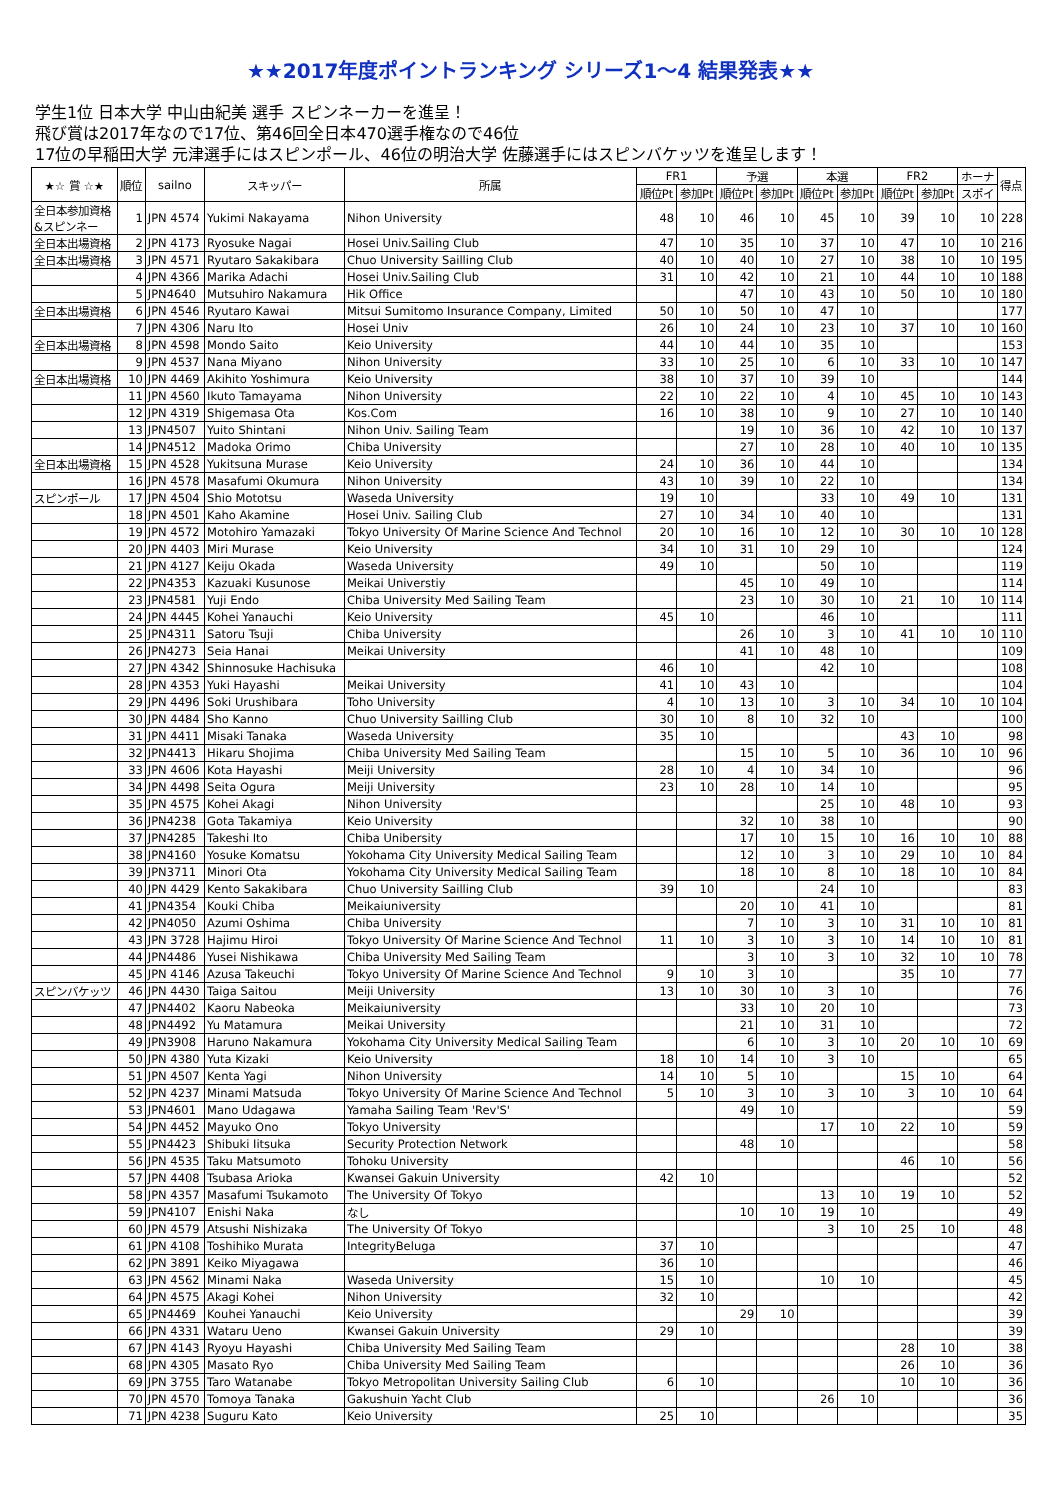★★2017年度ポイントランキング シリーズ1～4 結果発表★★
学生1位 日本大学 中山由紀美 選手 スピンネーカーを進呈！
飛び賞は2017年なので17位、第46回全日本470選手権なので46位
17位の早稲田大学 元津選手にはスピンポール、46位の明治大学 佐藤選手にはスピンバケッツを進呈します！
| ★☆ 賞 ☆★ | 順位 | sailno | スキッパー | 所属 | FR1 | | 予選 | | 本選 | | FR2 | | ホーナ | 得点 |
| --- | --- | --- | --- | --- | --- | --- | --- | --- | --- | --- | --- | --- | --- | --- |
| | | | | | 順位Pt | 参加Pt | 順位Pt | 参加Pt | 順位Pt | 参加Pt | 順位Pt | 参加Pt | スポイ | |
| 全日本参加資格 &スピンネー | 1 | JPN 4574 | Yukimi Nakayama | Nihon University | 48 | 10 | 46 | 10 | 45 | 10 | 39 | 10 | 10 | 228 |
| 全日本出場資格 | 2 | JPN 4173 | Ryosuke Nagai | Hosei Univ.Sailing Club | 47 | 10 | 35 | 10 | 37 | 10 | 47 | 10 | 10 | 216 |
| 全日本出場資格 | 3 | JPN 4571 | Ryutaro Sakakibara | Chuo University Sailling Club | 40 | 10 | 40 | 10 | 27 | 10 | 38 | 10 | 10 | 195 |
| | 4 | JPN 4366 | Marika Adachi | Hosei Univ.Sailing Club | 31 | 10 | 42 | 10 | 21 | 10 | 44 | 10 | 10 | 188 |
| | 5 | JPN4640 | Mutsuhiro Nakamura | Hik Office | | | 47 | 10 | 43 | 10 | 50 | 10 | 10 | 180 |
| 全日本出場資格 | 6 | JPN 4546 | Ryutaro Kawai | Mitsui Sumitomo Insurance Company, Limited | 50 | 10 | 50 | 10 | 47 | 10 | | | | 177 |
| | 7 | JPN 4306 | Naru Ito | Hosei Univ | 26 | 10 | 24 | 10 | 23 | 10 | 37 | 10 | 10 | 160 |
| 全日本出場資格 | 8 | JPN 4598 | Mondo Saito | Keio University | 44 | 10 | 44 | 10 | 35 | 10 | | | | 153 |
| | 9 | JPN 4537 | Nana Miyano | Nihon University | 33 | 10 | 25 | 10 | 6 | 10 | 33 | 10 | 10 | 147 |
| 全日本出場資格 | 10 | JPN 4469 | Akihito Yoshimura | Keio University | 38 | 10 | 37 | 10 | 39 | 10 | | | | 144 |
| | 11 | JPN 4560 | Ikuto Tamayama | Nihon University | 22 | 10 | 22 | 10 | 4 | 10 | 45 | 10 | 10 | 143 |
| | 12 | JPN 4319 | Shigemasa Ota | Kos.Com | 16 | 10 | 38 | 10 | 9 | 10 | 27 | 10 | 10 | 140 |
| | 13 | JPN4507 | Yuito Shintani | Nihon Univ. Sailing Team | | | 19 | 10 | 36 | 10 | 42 | 10 | 10 | 137 |
| | 14 | JPN4512 | Madoka Orimo | Chiba University | | | 27 | 10 | 28 | 10 | 40 | 10 | 10 | 135 |
| 全日本出場資格 | 15 | JPN 4528 | Yukitsuna Murase | Keio University | 24 | 10 | 36 | 10 | 44 | 10 | | | | 134 |
| | 16 | JPN 4578 | Masafumi Okumura | Nihon University | 43 | 10 | 39 | 10 | 22 | 10 | | | | 134 |
| スピンポール | 17 | JPN 4504 | Shio Mototsu | Waseda University | 19 | 10 | | | 33 | 10 | 49 | 10 | | 131 |
| | 18 | JPN 4501 | Kaho Akamine | Hosei Univ. Sailing Club | 27 | 10 | 34 | 10 | 40 | 10 | | | | 131 |
| | 19 | JPN 4572 | Motohiro Yamazaki | Tokyo University Of Marine Science And Technol | 20 | 10 | 16 | 10 | 12 | 10 | 30 | 10 | 10 | 128 |
| | 20 | JPN 4403 | Miri Murase | Keio University | 34 | 10 | 31 | 10 | 29 | 10 | | | | 124 |
| | 21 | JPN 4127 | Keiju Okada | Waseda University | 49 | 10 | | | 50 | 10 | | | | 119 |
| | 22 | JPN4353 | Kazuaki Kusunose | Meikai Universtiy | | | 45 | 10 | 49 | 10 | | | | 114 |
| | 23 | JPN4581 | Yuji Endo | Chiba University Med Sailing Team | | | 23 | 10 | 30 | 10 | 21 | 10 | 10 | 114 |
| | 24 | JPN 4445 | Kohei Yanauchi | Keio University | 45 | 10 | | | 46 | 10 | | | | 111 |
| | 25 | JPN4311 | Satoru Tsuji | Chiba University | | | 26 | 10 | 3 | 10 | 41 | 10 | 10 | 110 |
| | 26 | JPN4273 | Seia Hanai | Meikai University | | | 41 | 10 | 48 | 10 | | | | 109 |
| | 27 | JPN 4342 | Shinnosuke Hachisuka | | 46 | 10 | | | 42 | 10 | | | | 108 |
| | 28 | JPN 4353 | Yuki Hayashi | Meikai University | 41 | 10 | 43 | 10 | | | | | | 104 |
| | 29 | JPN 4496 | Soki Urushibara | Toho University | 4 | 10 | 13 | 10 | 3 | 10 | 34 | 10 | 10 | 104 |
| | 30 | JPN 4484 | Sho Kanno | Chuo University Sailling Club | 30 | 10 | 8 | 10 | 32 | 10 | | | | 100 |
| | 31 | JPN 4411 | Misaki Tanaka | Waseda University | 35 | 10 | | | | | 43 | 10 | | 98 |
| | 32 | JPN4413 | Hikaru Shojima | Chiba University Med Sailing Team | | | 15 | 10 | 5 | 10 | 36 | 10 | 10 | 96 |
| | 33 | JPN 4606 | Kota Hayashi | Meiji University | 28 | 10 | 4 | 10 | 34 | 10 | | | | 96 |
| | 34 | JPN 4498 | Seita Ogura | Meiji University | 23 | 10 | 28 | 10 | 14 | 10 | | | | 95 |
| | 35 | JPN 4575 | Kohei Akagi | Nihon University | | | | | 25 | 10 | 48 | 10 | | 93 |
| | 36 | JPN4238 | Gota Takamiya | Keio University | | | 32 | 10 | 38 | 10 | | | | 90 |
| | 37 | JPN4285 | Takeshi Ito | Chiba Unibersity | | | 17 | 10 | 15 | 10 | 16 | 10 | 10 | 88 |
| | 38 | JPN4160 | Yosuke Komatsu | Yokohama City University Medical Sailing Team | | | 12 | 10 | 3 | 10 | 29 | 10 | 10 | 84 |
| | 39 | JPN3711 | Minori Ota | Yokohama City University Medical Sailing Team | | | 18 | 10 | 8 | 10 | 18 | 10 | 10 | 84 |
| | 40 | JPN 4429 | Kento Sakakibara | Chuo University Sailling Club | 39 | 10 | | | 24 | 10 | | | | 83 |
| | 41 | JPN4354 | Kouki Chiba | Meikaiuniversity | | | 20 | 10 | 41 | 10 | | | | 81 |
| | 42 | JPN4050 | Azumi Oshima | Chiba University | | | 7 | 10 | 3 | 10 | 31 | 10 | 10 | 81 |
| | 43 | JPN 3728 | Hajimu Hiroi | Tokyo University Of Marine Science And Technol | 11 | 10 | 3 | 10 | 3 | 10 | 14 | 10 | 10 | 81 |
| | 44 | JPN4486 | Yusei Nishikawa | Chiba University Med Sailing Team | | | 3 | 10 | 3 | 10 | 32 | 10 | 10 | 78 |
| | 45 | JPN 4146 | Azusa Takeuchi | Tokyo University Of Marine Science And Technol | 9 | 10 | 3 | 10 | | | 35 | 10 | | 77 |
| スピンバケッツ | 46 | JPN 4430 | Taiga Saitou | Meiji University | 13 | 10 | 30 | 10 | 3 | 10 | | | | 76 |
| | 47 | JPN4402 | Kaoru Nabeoka | Meikaiuniversity | | | 33 | 10 | 20 | 10 | | | | 73 |
| | 48 | JPN4492 | Yu Matamura | Meikai University | | | 21 | 10 | 31 | 10 | | | | 72 |
| | 49 | JPN3908 | Haruno Nakamura | Yokohama City University Medical Sailing Team | | | 6 | 10 | 3 | 10 | 20 | 10 | 10 | 69 |
| | 50 | JPN 4380 | Yuta Kizaki | Keio University | 18 | 10 | 14 | 10 | 3 | 10 | | | | 65 |
| | 51 | JPN 4507 | Kenta Yagi | Nihon University | 14 | 10 | 5 | 10 | | | 15 | 10 | | 64 |
| | 52 | JPN 4237 | Minami Matsuda | Tokyo University Of Marine Science And Technol | 5 | 10 | 3 | 10 | 3 | 10 | 3 | 10 | 10 | 64 |
| | 53 | JPN4601 | Mano Udagawa | Yamaha Sailing Team 'Rev'S' | | | 49 | 10 | | | | | | 59 |
| | 54 | JPN 4452 | Mayuko Ono | Tokyo University | | | | | 17 | 10 | 22 | 10 | | 59 |
| | 55 | JPN4423 | Shibuki Iitsuka | Security Protection Network | | | 48 | 10 | | | | | | 58 |
| | 56 | JPN 4535 | Taku Matsumoto | Tohoku University | | | | | | | 46 | 10 | | 56 |
| | 57 | JPN 4408 | Tsubasa Arioka | Kwansei Gakuin University | 42 | 10 | | | | | | | | 52 |
| | 58 | JPN 4357 | Masafumi Tsukamoto | The University Of Tokyo | | | | | 13 | 10 | 19 | 10 | | 52 |
| | 59 | JPN4107 | Enishi Naka | なし | | | 10 | 10 | 19 | 10 | | | | 49 |
| | 60 | JPN 4579 | Atsushi Nishizaka | The University Of Tokyo | | | | | 3 | 10 | 25 | 10 | | 48 |
| | 61 | JPN 4108 | Toshihiko Murata | IntegrityBeluga | 37 | 10 | | | | | | | | 47 |
| | 62 | JPN 3891 | Keiko Miyagawa | | 36 | 10 | | | | | | | | 46 |
| | 63 | JPN 4562 | Minami Naka | Waseda University | 15 | 10 | | | 10 | 10 | | | | 45 |
| | 64 | JPN 4575 | Akagi Kohei | Nihon University | 32 | 10 | | | | | | | | 42 |
| | 65 | JPN4469 | Kouhei Yanauchi | Keio University | | | 29 | 10 | | | | | | 39 |
| | 66 | JPN 4331 | Wataru Ueno | Kwansei Gakuin University | 29 | 10 | | | | | | | | 39 |
| | 67 | JPN 4143 | Ryoyu Hayashi | Chiba University Med Sailing Team | | | | | | | 28 | 10 | | 38 |
| | 68 | JPN 4305 | Masato Ryo | Chiba University Med Sailing Team | | | | | | | 26 | 10 | | 36 |
| | 69 | JPN 3755 | Taro Watanabe | Tokyo Metropolitan University Sailing Club | 6 | 10 | | | | | 10 | 10 | | 36 |
| | 70 | JPN 4570 | Tomoya Tanaka | Gakushuin Yacht Club | | | | | 26 | 10 | | | | 36 |
| | 71 | JPN 4238 | Suguru Kato | Keio University | 25 | 10 | | | | | | | | 35 |